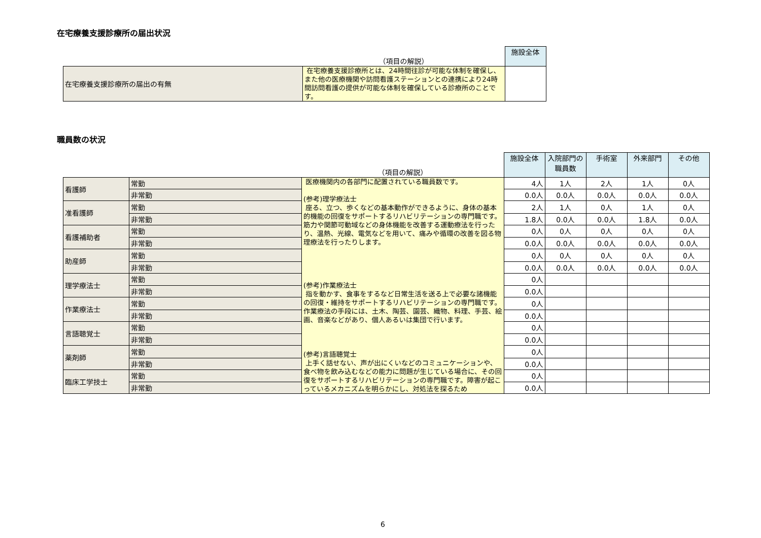在宅療養支援診療所の届出状況
| | （項目の解説） | 施設全体 |
| --- | --- | --- |
| 在宅療養支援診療所の届出の有無 | 在宅療養支援診療所とは、24時間往診が可能な体制を確保し、また他の医療機関や訪問看護ステーションとの連携により24時間訪問看護の提供が可能な体制を確保している診療所のことです。 | |
職員数の状況
| | | （項目の解説） | 施設全体 | 入院部門の職員数 | 手術室 | 外来部門 | その他 |
| --- | --- | --- | --- | --- | --- | --- | --- |
| 看護師 | 常勤 | 医療機関内の各部門に配置されている職員数です。 (参考)理学療法士 座る、立つ、歩くなどの基本動作ができるように、身体の基本的機能の回復をサポートするリハビリテーションの専門職です。筋力や関節可動域などの身体機能を改善する運動療法を行ったり、温熱、光線、電気などを用いて、痛みや循環の改善を図る物理療法を行ったりします。 (参考)作業療法士 指を動かす、食事をするなど日常生活を送る上で必要な諸機能の回復・維持をサポートするリハビリテーションの専門職です。作業療法の手段には、土木、陶芸、園芸、織物、料理、手芸、絵画、音楽などがあり、個人あるいは集団で行います。 (参考)言語聴覚士 上手く話せない、声が出にくいなどのコミュニケーションや、食べ物を飲み込むなどの能力に問題が生じている場合に、その回復をサポートするリハビリテーションの専門職です。障害が起こっているメカニズムを明らかにし、対処法を探るため | 4人 | 1人 | 2人 | 1人 | 0人 |
| | 非常勤 | | 0.0人 | 0.0人 | 0.0人 | 0.0人 | 0.0人 |
| 准看護師 | 常勤 | | 2人 | 1人 | 0人 | 1人 | 0人 |
| | 非常勤 | | 1.8人 | 0.0人 | 0.0人 | 1.8人 | 0.0人 |
| 看護補助者 | 常勤 | | 0人 | 0人 | 0人 | 0人 | 0人 |
| | 非常勤 | | 0.0人 | 0.0人 | 0.0人 | 0.0人 | 0.0人 |
| 助産師 | 常勤 | | 0人 | 0人 | 0人 | 0人 | 0人 |
| | 非常勤 | | 0.0人 | 0.0人 | 0.0人 | 0.0人 | 0.0人 |
| 理学療法士 | 常勤 | | 0人 | | | | |
| | 非常勤 | | 0.0人 | | | | |
| 作業療法士 | 常勤 | | 0人 | | | | |
| | 非常勤 | | 0.0人 | | | | |
| 言語聴覚士 | 常勤 | | 0人 | | | | |
| | 非常勤 | | 0.0人 | | | | |
| 薬剤師 | 常勤 | | 0人 | | | | |
| | 非常勤 | | 0.0人 | | | | |
| 臨床工学技士 | 常勤 | | 0人 | | | | |
| | 非常勤 | | 0.0人 | | | | |
6